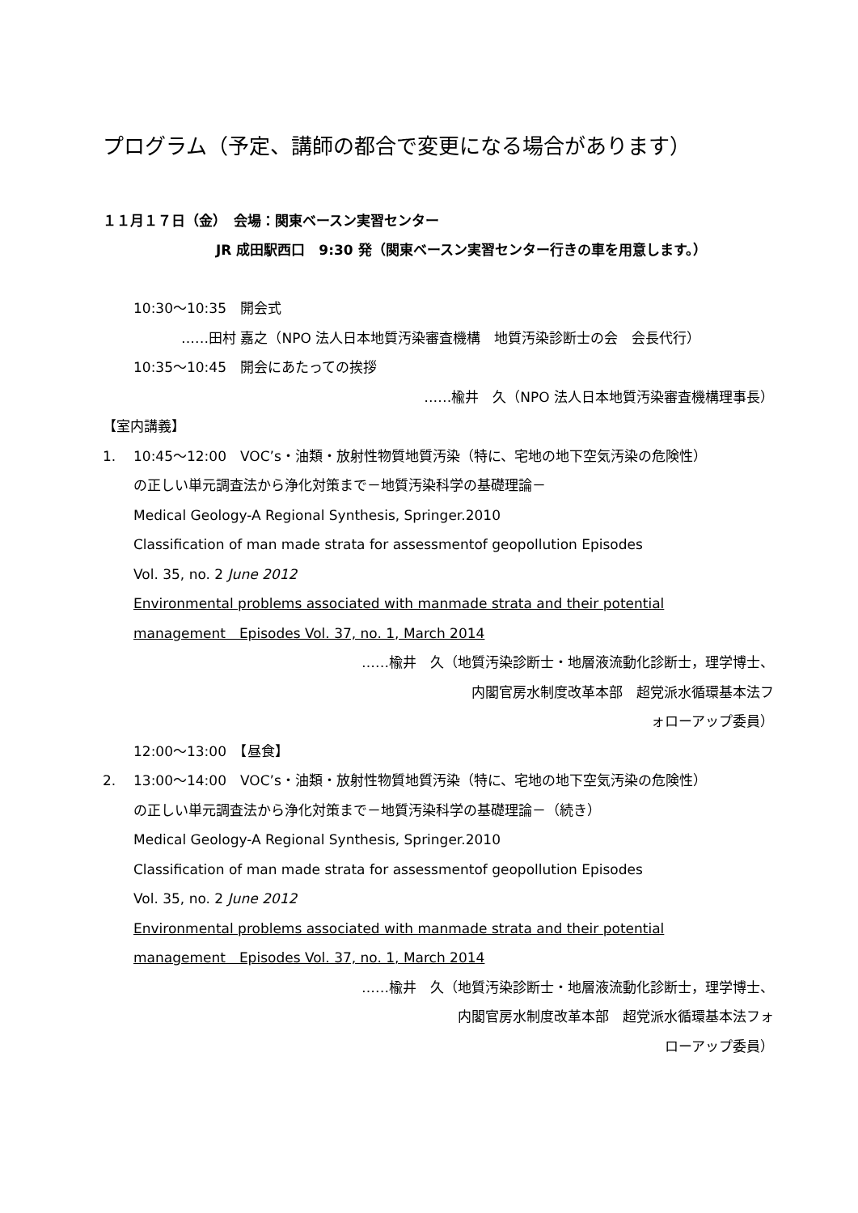プログラム（予定、講師の都合で変更になる場合があります）
１１月１７日（金）　会場：関東ベースン実習センター
JR 成田駅西口　9:30 発（関東ベースン実習センター行きの車を用意します。）
10:30～10:35　開会式
‥‥‥田村 嘉之（NPO 法人日本地質汚染審査機構　地質汚染診断士の会　会長代行）
10:35～10:45　開会にあたっての挨拶
‥‥‥楡井　久（NPO 法人日本地質汚染審査機構理事長）
【室内講義】
1. 10:45～12:00　VOC’s・油類・放射性物質地質汚染（特に、宅地の地下空気汚染の危険性）
の正しい単元調査法から浄化対策まで－地質汚染科学の基礎理論－
Medical Geology-A Regional Synthesis, Springer.2010
Classification of man made strata for assessmentof geopollution Episodes
Vol. 35, no. 2 June 2012
Environmental problems associated with manmade strata and their potential
management　Episodes Vol. 37, no. 1, March 2014
‥‥‥楡井　久（地質汚染診断士・地層液流動化診断士，理学博士、
内閣官房水制度改革本部　超党派水循環基本法フ
ォローアップ委員）
12:00～13:00　【昼食】
2. 13:00～14:00　VOC’s・油類・放射性物質地質汚染（特に、宅地の地下空気汚染の危険性）
の正しい単元調査法から浄化対策まで－地質汚染科学の基礎理論－（続き）
Medical Geology-A Regional Synthesis, Springer.2010
Classification of man made strata for assessmentof geopollution Episodes
Vol. 35, no. 2 June 2012
Environmental problems associated with manmade strata and their potential
management　Episodes Vol. 37, no. 1, March 2014
‥‥‥楡井　久（地質汚染診断士・地層液流動化診断士，理学博士、
内閣官房水制度改革本部　超党派水循環基本法フォ
ローアップ委員）